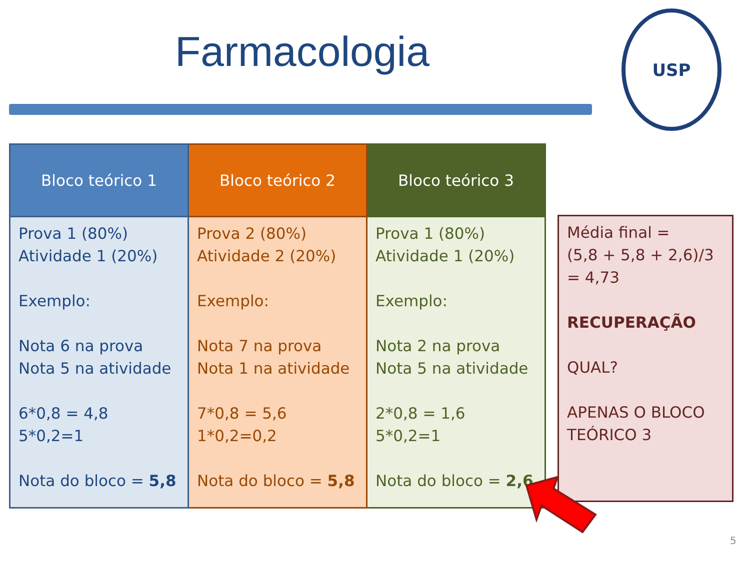Farmacologia
USP
| Bloco teórico 1 | Bloco teórico 2 | Bloco teórico 3 |
| --- | --- | --- |
| Prova 1 (80%) Atividade 1 (20%) Exemplo: Nota 6 na prova Nota 5 na atividade 6*0,8 = 4,8 5*0,2=1 Nota do bloco = 5,8 | Prova 2 (80%) Atividade 2 (20%) Exemplo: Nota 7 na prova Nota 1 na atividade 7*0,8 = 5,6 1*0,2=0,2 Nota do bloco = 5,8 | Prova 1 (80%) Atividade 1 (20%) Exemplo: Nota 2 na prova Nota 5 na atividade 2*0,8 = 1,6 5*0,2=1 Nota do bloco = 2,6 |
Média final =
(5,8 + 5,8 + 2,6)/3
= 4,73
RECUPERAÇÃO
QUAL?
APENAS O BLOCO
TEÓRICO 3
5